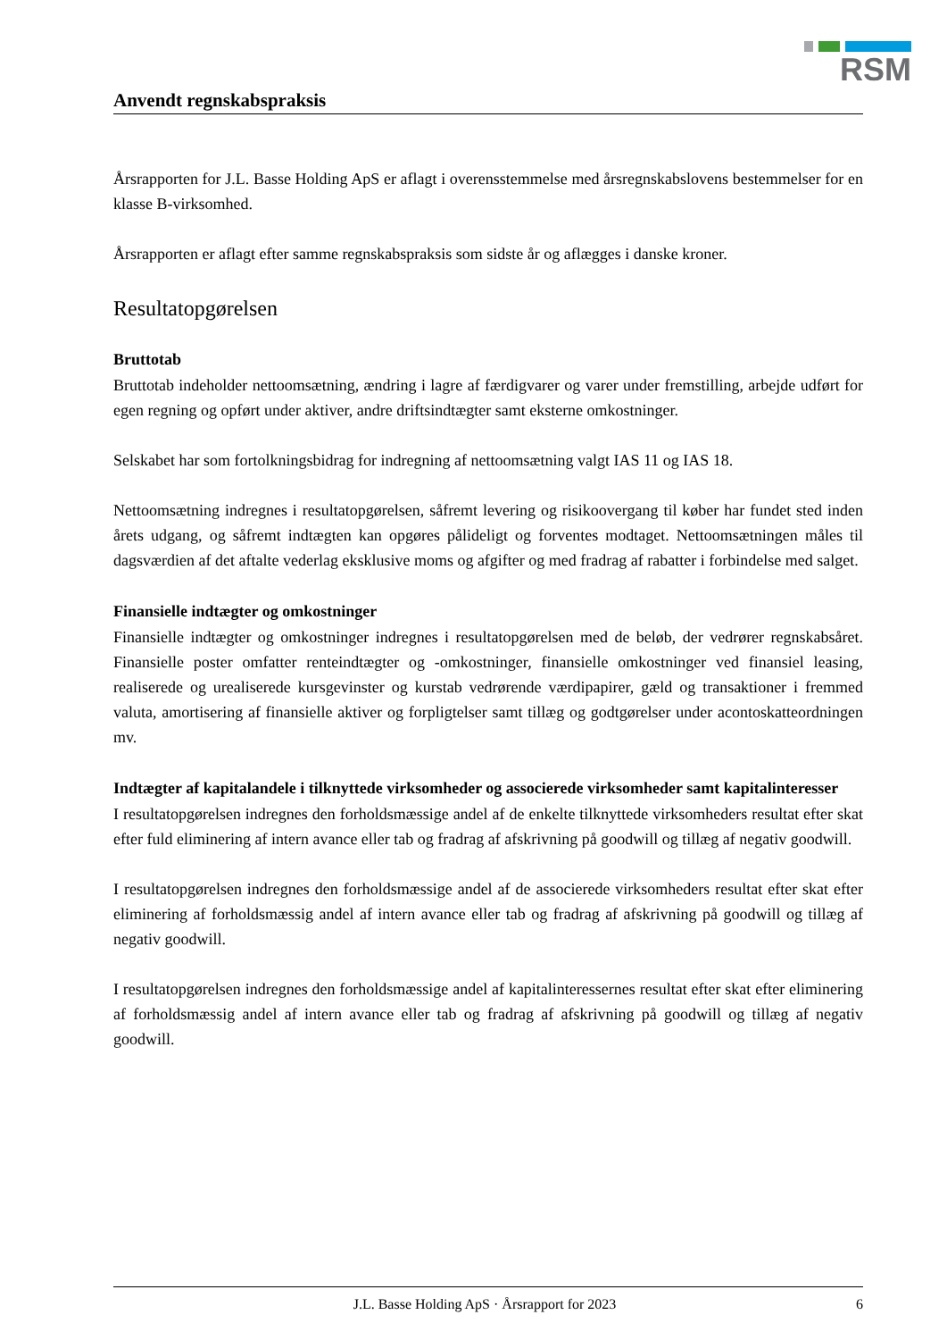RSM
Anvendt regnskabspraksis
Årsrapporten for J.L. Basse Holding ApS er aflagt i overensstemmelse med årsregnskabslovens bestemmelser for en klasse B-virksomhed.
Årsrapporten er aflagt efter samme regnskabspraksis som sidste år og aflægges i danske kroner.
Resultatopgørelsen
Bruttotab
Bruttotab indeholder nettoomsætning, ændring i lagre af færdigvarer og varer under fremstilling, arbejde udført for egen regning og opført under aktiver, andre driftsindtægter samt eksterne omkostninger.
Selskabet har som fortolkningsbidrag for indregning af nettoomsætning valgt IAS 11 og IAS 18.
Nettoomsætning indregnes i resultatopgørelsen, såfremt levering og risikoovergang til køber har fundet sted inden årets udgang, og såfremt indtægten kan opgøres pålideligt og forventes modtaget. Nettoomsætningen måles til dagsværdien af det aftalte vederlag eksklusive moms og afgifter og med fradrag af rabatter i forbindelse med salget.
Finansielle indtægter og omkostninger
Finansielle indtægter og omkostninger indregnes i resultatopgørelsen med de beløb, der vedrører regnskabsåret. Finansielle poster omfatter renteindtægter og -omkostninger, finansielle omkostninger ved finansiel leasing, realiserede og urealiserede kursgevinster og kurstab vedrørende værdipapirer, gæld og transaktioner i fremmed valuta, amortisering af finansielle aktiver og forpligtelser samt tillæg og godtgørelser under acontoskatteordningen mv.
Indtægter af kapitalandele i tilknyttede virksomheder og associerede virksomheder samt kapitalinteresser
I resultatopgørelsen indregnes den forholdsmæssige andel af de enkelte tilknyttede virksomheders resultat efter skat efter fuld eliminering af intern avance eller tab og fradrag af afskrivning på goodwill og tillæg af negativ goodwill.
I resultatopgørelsen indregnes den forholdsmæssige andel af de associerede virksomheders resultat efter skat efter eliminering af forholdsmæssig andel af intern avance eller tab og fradrag af afskrivning på goodwill og tillæg af negativ goodwill.
I resultatopgørelsen indregnes den forholdsmæssige andel af kapitalinteressernes resultat efter skat efter eliminering af forholdsmæssig andel af intern avance eller tab og fradrag af afskrivning på goodwill og tillæg af negativ goodwill.
J.L. Basse Holding ApS · Årsrapport for 2023 6